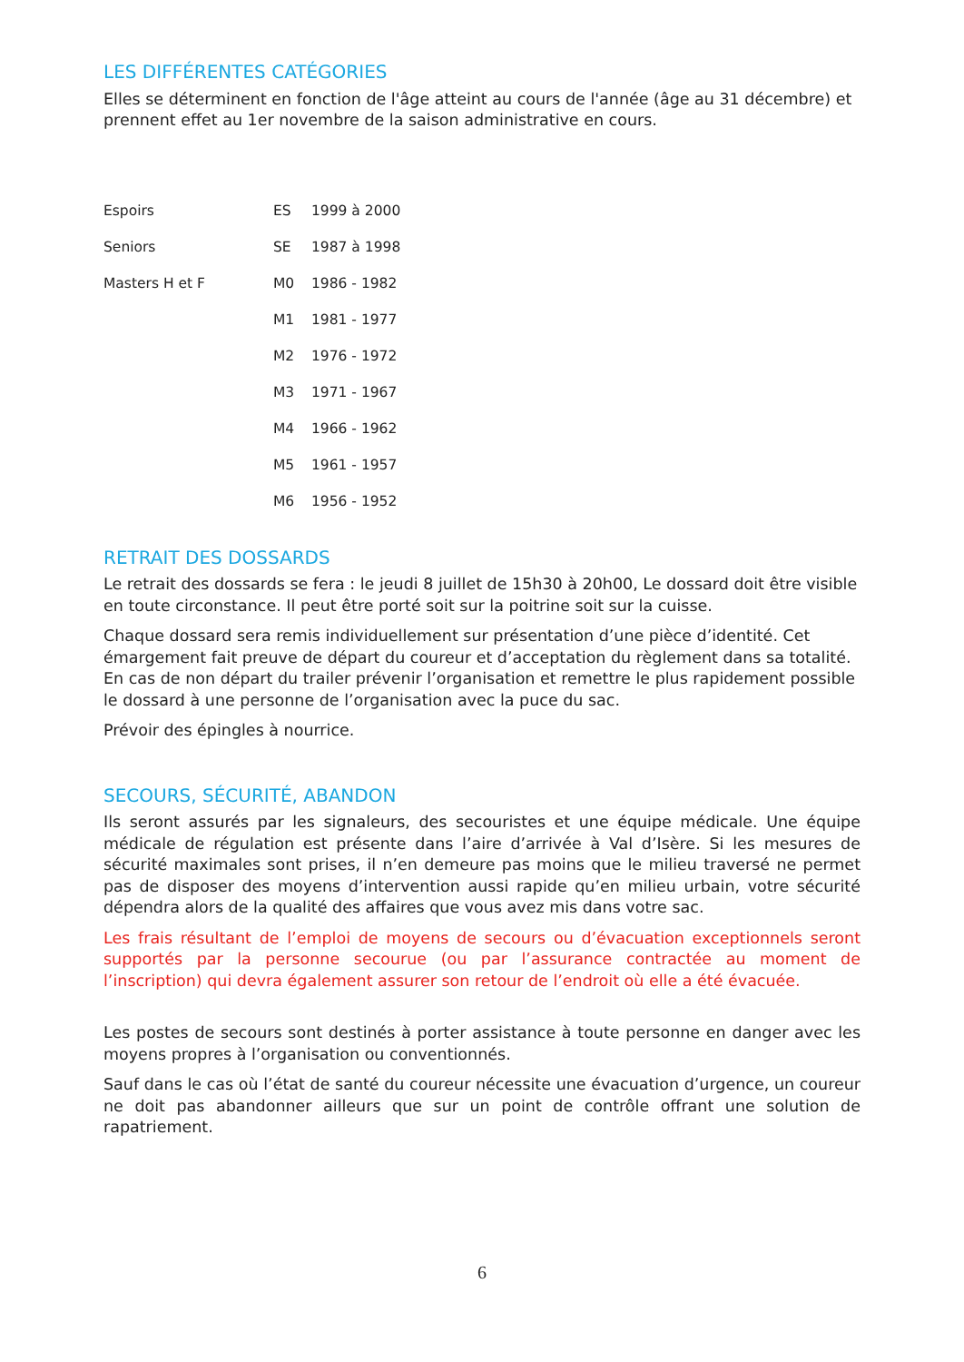LES DIFFÉRENTES CATÉGORIES
Elles se déterminent en fonction de l'âge atteint au cours de l'année (âge au 31 décembre) et prennent effet au 1er novembre de la saison administrative en cours.
| Espoirs | ES | 1999 à 2000 |
| Seniors | SE | 1987 à 1998 |
| Masters H et F | M0 | 1986 - 1982 |
| | M1 | 1981 - 1977 |
| | M2 | 1976 - 1972 |
| | M3 | 1971 - 1967 |
| | M4 | 1966 - 1962 |
| | M5 | 1961 - 1957 |
| | M6 | 1956 - 1952 |
RETRAIT DES DOSSARDS
Le retrait des dossards se fera : le jeudi 8 juillet de 15h30 à 20h00, Le dossard doit être visible en toute circonstance. Il peut être porté soit sur la poitrine soit sur la cuisse.
Chaque dossard sera remis individuellement sur présentation d’une pièce d’identité. Cet émargement fait preuve de départ du coureur et d’acceptation du règlement dans sa totalité. En cas de non départ du trailer prévenir l’organisation et remettre le plus rapidement possible le dossard à une personne de l’organisation avec la puce du sac.
Prévoir des épingles à nourrice.
SECOURS, SÉCURITÉ, ABANDON
Ils seront assurés par les signaleurs, des secouristes et une équipe médicale. Une équipe médicale de régulation est présente dans l’aire d’arrivée à Val d’Isère. Si les mesures de sécurité maximales sont prises, il n’en demeure pas moins que le milieu traversé ne permet pas de disposer des moyens d’intervention aussi rapide qu’en milieu urbain, votre sécurité dépendra alors de la qualité des affaires que vous avez mis dans votre sac.
Les frais résultant de l’emploi de moyens de secours ou d’évacuation exceptionnels seront supportés par la personne secourue (ou par l’assurance contractée au moment de l’inscription) qui devra également assurer son retour de l’endroit où elle a été évacuée.
Les postes de secours sont destinés à porter assistance à toute personne en danger avec les moyens propres à l’organisation ou conventionnés.
Sauf dans le cas où l’état de santé du coureur nécessite une évacuation d’urgence, un coureur ne doit pas abandonner ailleurs que sur un point de contrôle offrant une solution de rapatriement.
6